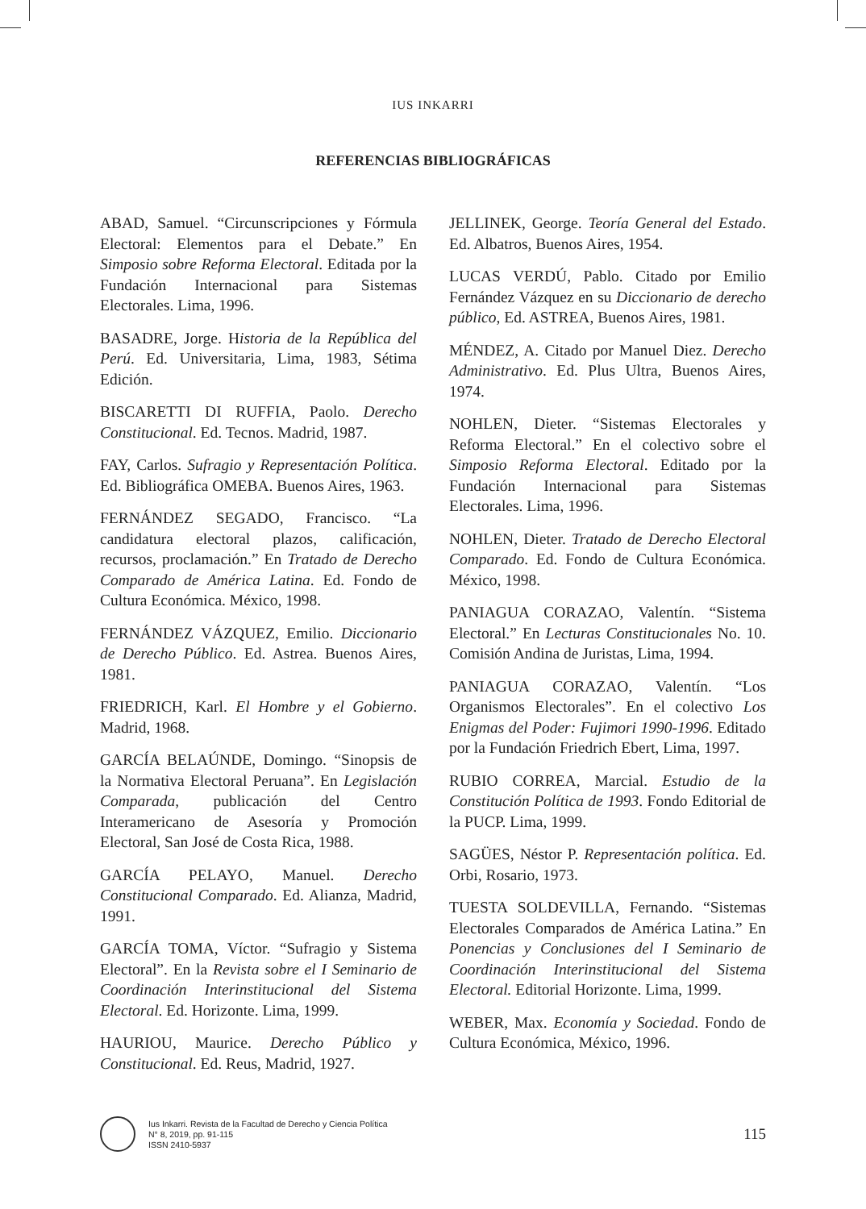IUS INKARRI
REFERENCIAS BIBLIOGRÁFICAS
ABAD, Samuel. “Circunscripciones y Fórmula Electoral: Elementos para el Debate.” En Simposio sobre Reforma Electoral. Editada por la Fundación Internacional para Sistemas Electorales. Lima, 1996.
BASADRE, Jorge. Historia de la República del Perú. Ed. Universitaria, Lima, 1983, Sétima Edición.
BISCARETTI DI RUFFIA, Paolo. Derecho Constitucional. Ed. Tecnos. Madrid, 1987.
FAY, Carlos. Sufragio y Representación Política. Ed. Bibliográfica OMEBA. Buenos Aires, 1963.
FERNÁNDEZ SEGADO, Francisco. “La candidatura electoral plazos, calificación, recursos, proclamación.” En Tratado de Derecho Comparado de América Latina. Ed. Fondo de Cultura Económica. México, 1998.
FERNÁNDEZ VÁZQUEZ, Emilio. Diccionario de Derecho Público. Ed. Astrea. Buenos Aires, 1981.
FRIEDRICH, Karl. El Hombre y el Gobierno. Madrid, 1968.
GARCÍA BELAÚNDE, Domingo. “Sinopsis de la Normativa Electoral Peruana”. En Legislación Comparada, publicación del Centro Interamericano de Asesoría y Promoción Electoral, San José de Costa Rica, 1988.
GARCÍA PELAYO, Manuel. Derecho Constitucional Comparado. Ed. Alianza, Madrid, 1991.
GARCÍA TOMA, Víctor. “Sufragio y Sistema Electoral”. En la Revista sobre el I Seminario de Coordinación Interinstitucional del Sistema Electoral. Ed. Horizonte. Lima, 1999.
HAURIOU, Maurice. Derecho Público y Constitucional. Ed. Reus, Madrid, 1927.
JELLINEK, George. Teoría General del Estado. Ed. Albatros, Buenos Aires, 1954.
LUCAS VERDÚ, Pablo. Citado por Emilio Fernández Vázquez en su Diccionario de derecho público, Ed. ASTREA, Buenos Aires, 1981.
MÉNDEZ, A. Citado por Manuel Diez. Derecho Administrativo. Ed. Plus Ultra, Buenos Aires, 1974.
NOHLEN, Dieter. “Sistemas Electorales y Reforma Electoral.” En el colectivo sobre el Simposio Reforma Electoral. Editado por la Fundación Internacional para Sistemas Electorales. Lima, 1996.
NOHLEN, Dieter. Tratado de Derecho Electoral Comparado. Ed. Fondo de Cultura Económica. México, 1998.
PANIAGUA CORAZAO, Valentín. “Sistema Electoral.” En Lecturas Constitucionales No. 10. Comisión Andina de Juristas, Lima, 1994.
PANIAGUA CORAZAO, Valentín. “Los Organismos Electorales”. En el colectivo Los Enigmas del Poder: Fujimori 1990-1996. Editado por la Fundación Friedrich Ebert, Lima, 1997.
RUBIO CORREA, Marcial. Estudio de la Constitución Política de 1993. Fondo Editorial de la PUCP. Lima, 1999.
SAGÜES, Néstor P. Representación política. Ed. Orbi, Rosario, 1973.
TUESTA SOLDEVILLA, Fernando. “Sistemas Electorales Comparados de América Latina.” En Ponencias y Conclusiones del I Seminario de Coordinación Interinstitucional del Sistema Electoral. Editorial Horizonte. Lima, 1999.
WEBER, Max. Economía y Sociedad. Fondo de Cultura Económica, México, 1996.
Ius Inkarri. Revista de la Facultad de Derecho y Ciencia Política
N° 8, 2019, pp. 91-115
ISSN 2410-5937
115